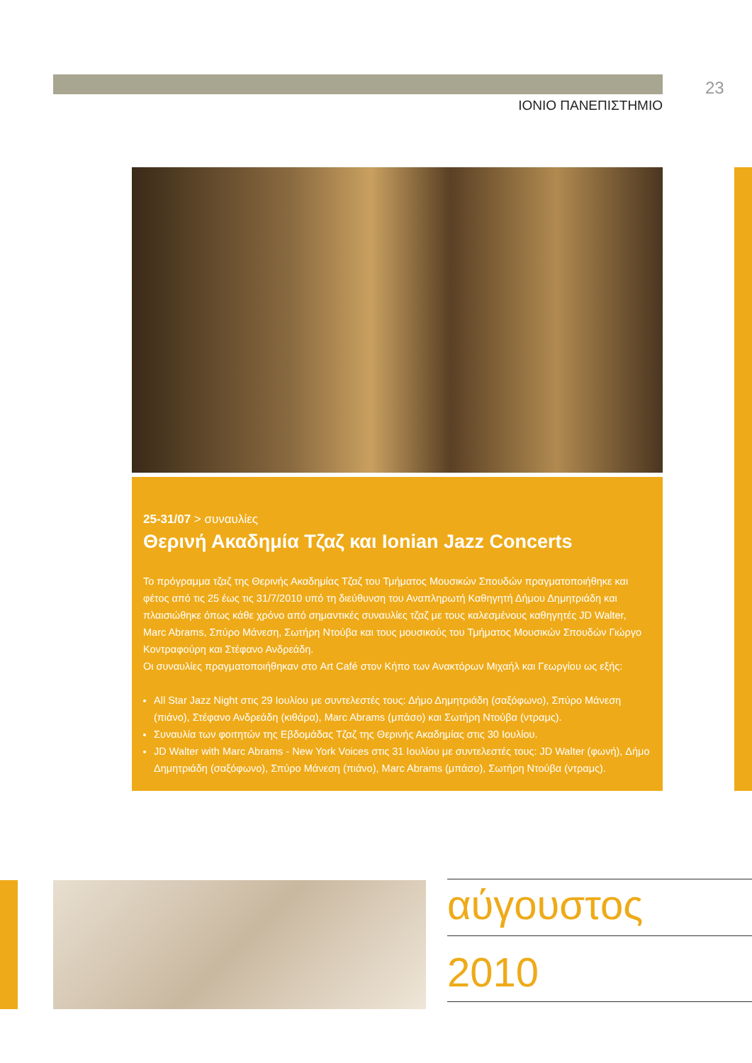23
ΙΟΝΙΟ ΠΑΝΕΠΙΣΤΗΜΙΟ
25-31/07 > συναυλίες
Θερινή Ακαδημία Τζαζ και Ionian Jazz Concerts
Το πρόγραμμα τζαζ της Θερινής Ακαδημίας Τζαζ του Τμήματος Μουσικών Σπουδών πραγματοποιήθηκε και φέτος από τις 25 έως τις 31/7/2010 υπό τη διεύθυνση του Αναπληρωτή Καθηγητή Δήμου Δημητριάδη και πλαισιώθηκε όπως κάθε χρόνο από σημαντικές συναυλίες τζαζ με τους καλεσμένους καθηγητές JD Walter, Marc Abrams, Σπύρο Μάνεση, Σωτήρη Ντούβα και τους μουσικούς του Τμήματος Μουσικών Σπουδών Γιώργο Κοντραφούρη και Στέφανο Ανδρεάδη.
Οι συναυλίες πραγματοποιήθηκαν στο Art Café στον Κήπο των Ανακτόρων Μιχαήλ και Γεωργίου ως εξής:
All Star Jazz Night στις 29 Ιουλίου με συντελεστές τους: Δήμο Δημητριάδη (σαξόφωνο), Σπύρο Μάνεση (πιάνο), Στέφανο Ανδρεάδη (κιθάρα), Marc Abrams (μπάσο) και Σωτήρη Ντούβα (ντραμς).
Συναυλία των φοιτητών της Εβδομάδας Τζαζ της Θερινής Ακαδημίας στις 30 Ιουλίου.
JD Walter with Marc Abrams - New York Voices στις 31 Ιουλίου με συντελεστές τους: JD Walter (φωνή), Δήμο Δημητριάδη (σαξόφωνο), Σπύρο Μάνεση (πιάνο), Marc Abrams (μπάσο), Σωτήρη Ντούβα (ντραμς).
αύγουστος
2010